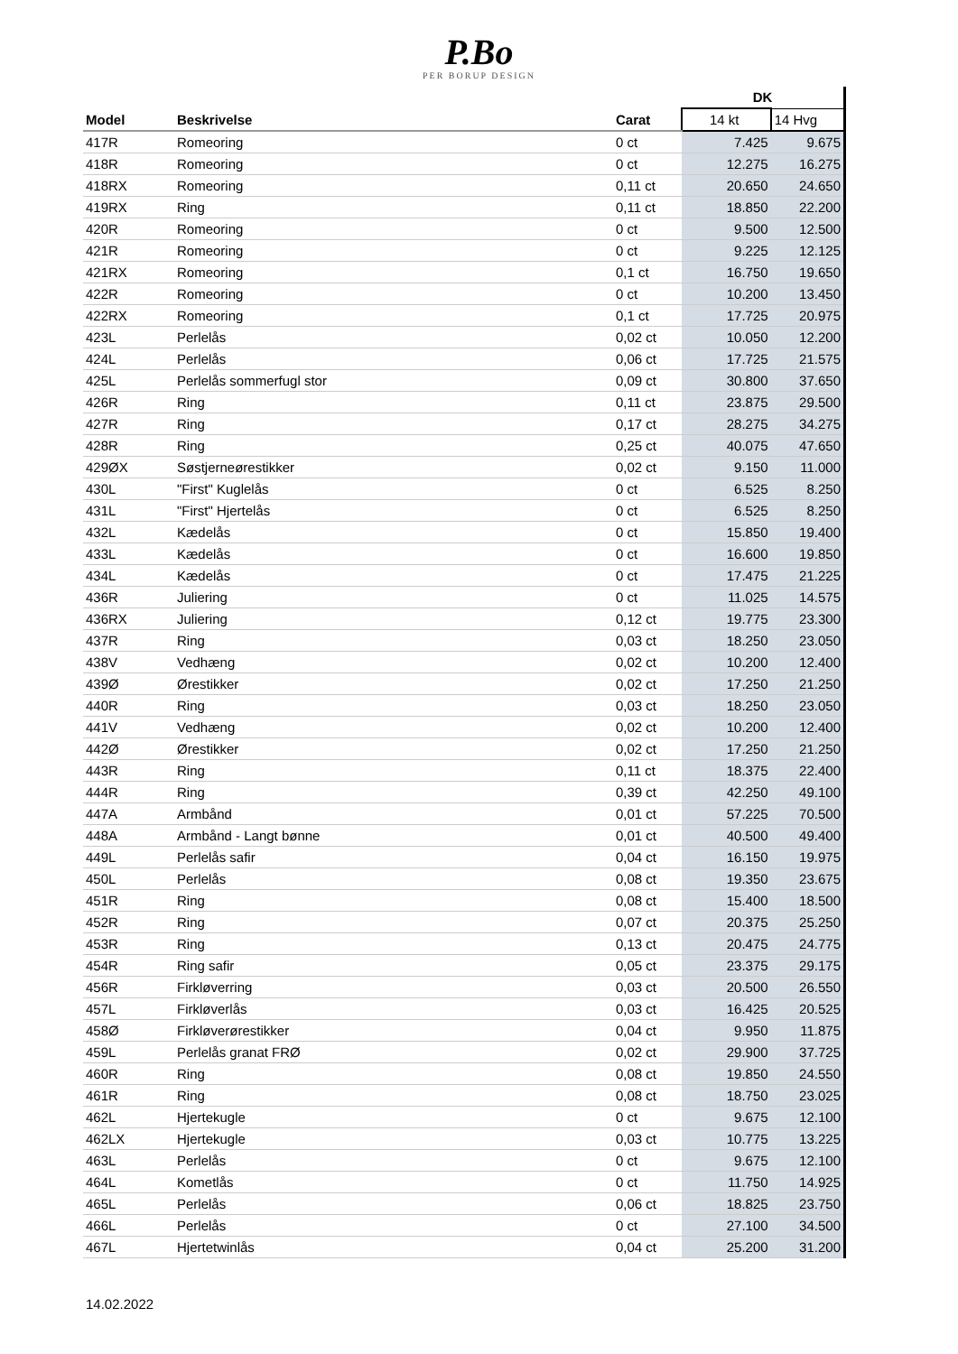P.Bo
PER BORUP DESIGN
| | | | DK | |
| Model | Beskrivelse | Carat | 14 kt | 14 Hvg |
| 417R | Romeoring | 0 ct | 7.425 | 9.675 |
| 418R | Romeoring | 0 ct | 12.275 | 16.275 |
| 418RX | Romeoring | 0,11 ct | 20.650 | 24.650 |
| 419RX | Ring | 0,11 ct | 18.850 | 22.200 |
| 420R | Romeoring | 0 ct | 9.500 | 12.500 |
| 421R | Romeoring | 0 ct | 9.225 | 12.125 |
| 421RX | Romeoring | 0,1 ct | 16.750 | 19.650 |
| 422R | Romeoring | 0 ct | 10.200 | 13.450 |
| 422RX | Romeoring | 0,1 ct | 17.725 | 20.975 |
| 423L | Perlelås | 0,02 ct | 10.050 | 12.200 |
| 424L | Perlelås | 0,06 ct | 17.725 | 21.575 |
| 425L | Perlelås sommerfugl stor | 0,09 ct | 30.800 | 37.650 |
| 426R | Ring | 0,11 ct | 23.875 | 29.500 |
| 427R | Ring | 0,17 ct | 28.275 | 34.275 |
| 428R | Ring | 0,25 ct | 40.075 | 47.650 |
| 429ØX | Søstjerneørestikker | 0,02 ct | 9.150 | 11.000 |
| 430L | "First" Kuglelås | 0 ct | 6.525 | 8.250 |
| 431L | "First" Hjertelås | 0 ct | 6.525 | 8.250 |
| 432L | Kædelås | 0 ct | 15.850 | 19.400 |
| 433L | Kædelås | 0 ct | 16.600 | 19.850 |
| 434L | Kædelås | 0 ct | 17.475 | 21.225 |
| 436R | Juliering | 0 ct | 11.025 | 14.575 |
| 436RX | Juliering | 0,12 ct | 19.775 | 23.300 |
| 437R | Ring | 0,03 ct | 18.250 | 23.050 |
| 438V | Vedhæng | 0,02 ct | 10.200 | 12.400 |
| 439Ø | Ørestikker | 0,02 ct | 17.250 | 21.250 |
| 440R | Ring | 0,03 ct | 18.250 | 23.050 |
| 441V | Vedhæng | 0,02 ct | 10.200 | 12.400 |
| 442Ø | Ørestikker | 0,02 ct | 17.250 | 21.250 |
| 443R | Ring | 0,11 ct | 18.375 | 22.400 |
| 444R | Ring | 0,39 ct | 42.250 | 49.100 |
| 447A | Armbånd | 0,01 ct | 57.225 | 70.500 |
| 448A | Armbånd - Langt bønne | 0,01 ct | 40.500 | 49.400 |
| 449L | Perlelås safir | 0,04 ct | 16.150 | 19.975 |
| 450L | Perlelås | 0,08 ct | 19.350 | 23.675 |
| 451R | Ring | 0,08 ct | 15.400 | 18.500 |
| 452R | Ring | 0,07 ct | 20.375 | 25.250 |
| 453R | Ring | 0,13 ct | 20.475 | 24.775 |
| 454R | Ring safir | 0,05 ct | 23.375 | 29.175 |
| 456R | Firkløverring | 0,03 ct | 20.500 | 26.550 |
| 457L | Firkløverlås | 0,03 ct | 16.425 | 20.525 |
| 458Ø | Firkløverørestikker | 0,04 ct | 9.950 | 11.875 |
| 459L | Perlelås granat FRØ | 0,02 ct | 29.900 | 37.725 |
| 460R | Ring | 0,08 ct | 19.850 | 24.550 |
| 461R | Ring | 0,08 ct | 18.750 | 23.025 |
| 462L | Hjertekugle | 0 ct | 9.675 | 12.100 |
| 462LX | Hjertekugle | 0,03 ct | 10.775 | 13.225 |
| 463L | Perlelås | 0 ct | 9.675 | 12.100 |
| 464L | Kometlås | 0 ct | 11.750 | 14.925 |
| 465L | Perlelås | 0,06 ct | 18.825 | 23.750 |
| 466L | Perlelås | 0 ct | 27.100 | 34.500 |
| 467L | Hjertetwinlås | 0,04 ct | 25.200 | 31.200 |
14.02.2022